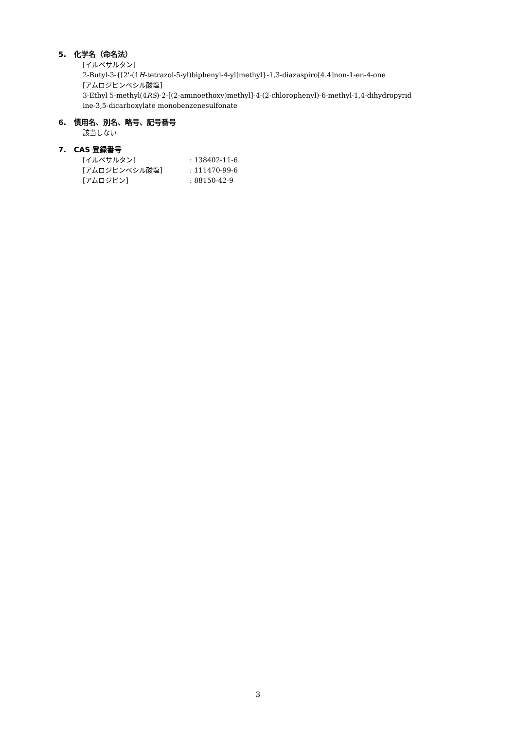5. 化学名（命名法）
[イルベサルタン]
2-Butyl-3-{[2'-(1H-tetrazol-5-yl)biphenyl-4-yl]methyl}-1,3-diazaspiro[4.4]non-1-en-4-one
[アムロジピンベシル酸塩]
3-Ethyl 5-methyl(4RS)-2-[(2-aminoethoxy)methyl]-4-(2-chlorophenyl)-6-methyl-1,4-dihydropyrid
ine-3,5-dicarboxylate monobenzenesulfonate
6. 慣用名、別名、略号、記号番号
該当しない
7. CAS 登録番号
| [イルベサルタン] | : 138402-11-6 |
| [アムロジピンベシル酸塩] | : 111470-99-6 |
| [アムロジピン] | : 88150-42-9 |
3